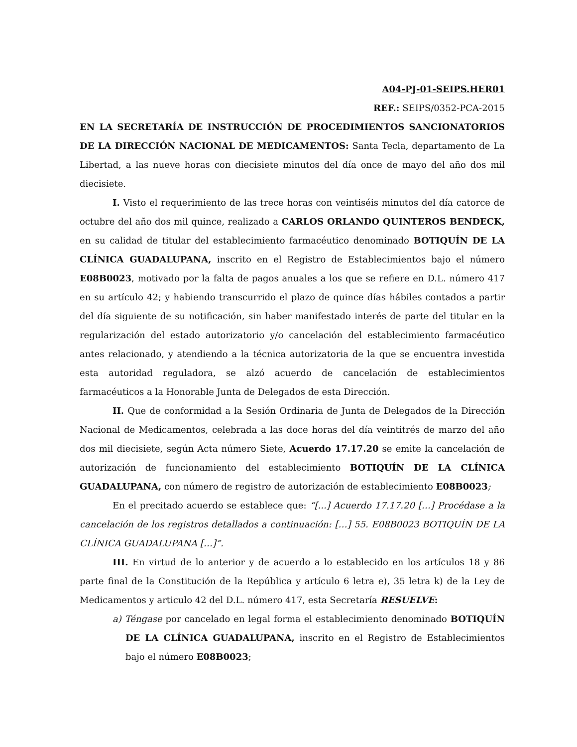A04-PJ-01-SEIPS.HER01
REF.: SEIPS/0352-PCA-2015
EN LA SECRETARÍA DE INSTRUCCIÓN DE PROCEDIMIENTOS SANCIONATORIOS DE LA DIRECCIÓN NACIONAL DE MEDICAMENTOS: Santa Tecla, departamento de La Libertad, a las nueve horas con diecisiete minutos del día once de mayo del año dos mil diecisiete.
I. Visto el requerimiento de las trece horas con veintiséis minutos del día catorce de octubre del año dos mil quince, realizado a CARLOS ORLANDO QUINTEROS BENDECK, en su calidad de titular del establecimiento farmacéutico denominado BOTIQUÍN DE LA CLÍNICA GUADALUPANA, inscrito en el Registro de Establecimientos bajo el número E08B0023, motivado por la falta de pagos anuales a los que se refiere en D.L. número 417 en su artículo 42; y habiendo transcurrido el plazo de quince días hábiles contados a partir del día siguiente de su notificación, sin haber manifestado interés de parte del titular en la regularización del estado autorizatorio y/o cancelación del establecimiento farmacéutico antes relacionado, y atendiendo a la técnica autorizatoria de la que se encuentra investida esta autoridad reguladora, se alzó acuerdo de cancelación de establecimientos farmacéuticos a la Honorable Junta de Delegados de esta Dirección.
II. Que de conformidad a la Sesión Ordinaria de Junta de Delegados de la Dirección Nacional de Medicamentos, celebrada a las doce horas del día veintitrés de marzo del año dos mil diecisiete, según Acta número Siete, Acuerdo 17.17.20 se emite la cancelación de autorización de funcionamiento del establecimiento BOTIQUÍN DE LA CLÍNICA GUADALUPANA, con número de registro de autorización de establecimiento E08B0023;
En el precitado acuerdo se establece que: “[...] Acuerdo 17.17.20 […] Procédase a la cancelación de los registros detallados a continuación: […] 55. E08B0023 BOTIQUÍN DE LA CLÍNICA GUADALUPANA […]”.
III. En virtud de lo anterior y de acuerdo a lo establecido en los artículos 18 y 86 parte final de la Constitución de la República y artículo 6 letra e), 35 letra k) de la Ley de Medicamentos y articulo 42 del D.L. número 417, esta Secretaría RESUELVE:
a) Téngase por cancelado en legal forma el establecimiento denominado BOTIQUÍN DE LA CLÍNICA GUADALUPANA, inscrito en el Registro de Establecimientos bajo el número E08B0023;